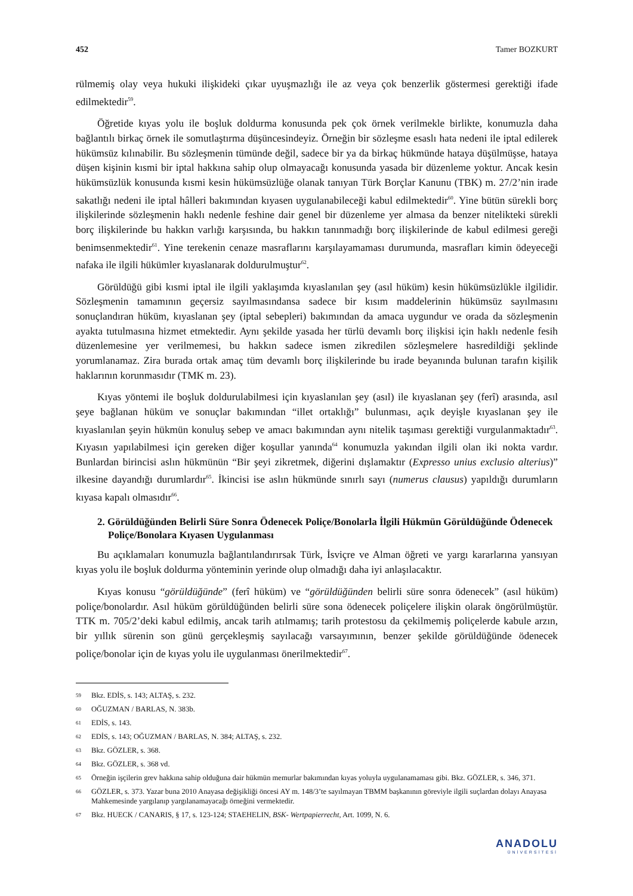452 Tamer BOZKURT
rülmemiş olay veya hukuki ilişkideki çıkar uyuşmazlığı ile az veya çok benzerlik göstermesi gerektiği ifade edilmektedir<sup>59</sup>.
Öğretide kıyas yolu ile boşluk doldurma konusunda pek çok örnek verilmekle birlikte, konumuzla daha bağlantılı birkaç örnek ile somutlaştırma düşüncesindeyiz. Örneğin bir sözleşme esaslı hata nedeni ile iptal edilerek hükümsüz kılınabilir. Bu sözleşmenin tümünde değil, sadece bir ya da birkaç hükmünde hataya düşülmüşse, hataya düşen kişinin kısmi bir iptal hakkına sahip olup olmayacağı konusunda yasada bir düzenleme yoktur. Ancak kesin hükümsüzlük konusunda kısmi kesin hükümsüzlüğe olanak tanıyan Türk Borçlar Kanunu (TBK) m. 27/2’nin irade sakatlığı nedeni ile iptal hâlleri bakımından kıyasen uygulanabileceği kabul edilmektedir<sup>60</sup>. Yine bütün sürekli borç ilişkilerinde sözleşmenin haklı nedenle feshine dair genel bir düzenleme yer almasa da benzer nitelikteki sürekli borç ilişkilerinde bu hakkın varlığı karşısında, bu hakkın tanınmadığı borç ilişkilerinde de kabul edilmesi gereği benimsenmektedir<sup>61</sup>. Yine terekenin cenaze masraflarını karşılayamaması durumunda, masrafları kimin ödeyeceği nafaka ile ilgili hükümler kıyaslanarak doldurulmuştur<sup>62</sup>.
Görüldüğü gibi kısmi iptal ile ilgili yaklaşımda kıyaslanılan şey (asıl hüküm) kesin hükümsüzlükle ilgilidir. Sözleşmenin tamamının geçersiz sayılmasındansa sadece bir kısım maddelerinin hükümsüz sayılmasını sonuçlandıran hüküm, kıyaslanan şey (iptal sebepleri) bakımından da amaca uygundur ve orada da sözleşmenin ayakta tutulmasına hizmet etmektedir. Aynı şekilde yasada her türlü devamlı borç ilişkisi için haklı nedenle fesih düzenlemesine yer verilmemesi, bu hakkın sadece ismen zikredilen sözleşmelere hasredildiği şeklinde yorumlanamaz. Zira burada ortak amaç tüm devamlı borç ilişkilerinde bu irade beyanında bulunan tarafın kişilik haklarının korunmasıdır (TMK m. 23).
Kıyas yöntemi ile boşluk doldurulabilmesi için kıyaslanılan şey (asıl) ile kıyaslanan şey (ferî) arasında, asıl şeye bağlanan hüküm ve sonuçlar bakımından “illet ortaklığı” bulunması, açık deyişle kıyaslanan şey ile kıyaslanılan şeyin hükmün konuluş sebep ve amacı bakımından aynı nitelik taşıması gerektiği vurgulanmaktadır<sup>63</sup>. Kıyasın yapılabilmesi için gereken diğer koşullar yanında<sup>64</sup> konumuzla yakından ilgili olan iki nokta vardır. Bunlardan birincisi aslın hükmünün “Bir şeyi zikretmek, diğerini dışlamaktır (Expresso unius exclusio alterius)” ilkesine dayandığı durumlardır<sup>65</sup>. İkincisi ise aslın hükmünde sınırlı sayı (numerus clausus) yapıldığı durumların kıyasa kapalı olmasıdır<sup>66</sup>.
2. Görüldüğünden Belirli Süre Sonra Ödenecek Poliçe/Bonolarla İlgili Hükmün Görüldüğünde Ödenecek Poliçe/Bonolara Kıyasen Uygulanması
Bu açıklamaları konumuzla bağlantılandırırsak Türk, İsviçre ve Alman öğreti ve yargı kararlarına yansıyan kıyas yolu ile boşluk doldurma yönteminin yerinde olup olmadığı daha iyi anlaşılacaktır.
Kıyas konusu “görüldüğünde” (ferî hüküm) ve “görüldüğünden belirli süre sonra ödenecek” (asıl hüküm) poliçe/bonolardır. Asıl hüküm görüldüğünden belirli süre sona ödenecek poliçelere ilişkin olarak öngörülmüştür. TTK m. 705/2’deki kabul edilmiş, ancak tarih atılmamış; tarih protestosu da çekilmemiş poliçelerde kabule arzın, bir yıllık sürenin son günü gerçekleşmiş sayılacağı varsayımının, benzer şekilde görüldüğünde ödenecek poliçe/bonolar için de kıyas yolu ile uygulanması önerilmektedir<sup>67</sup>.
59 Bkz. EDİS, s. 143; ALTAŞ, s. 232.
60 OĞUZMAN / BARLAS, N. 383b.
61 EDİS, s. 143.
62 EDİS, s. 143; OĞUZMAN / BARLAS, N. 384; ALTAŞ, s. 232.
63 Bkz. GÖZLER, s. 368.
64 Bkz. GÖZLER, s. 368 vd.
65 Örneğin işçilerin grev hakkına sahip olduğuna dair hükmün memurlar bakımından kıyas yoluyla uygulanamaması gibi. Bkz. GÖZLER, s. 346, 371.
66 GÖZLER, s. 373. Yazar buna 2010 Anayasa değişikliği öncesi AY m. 148/3’te sayılmayan TBMM başkanının göreviyle ilgili suçlardan dolayı Anayasa Mahkemesinde yargılanıp yargılanamayacağı örneğini vermektedir.
67 Bkz. HUECK / CANARIS, § 17, s. 123-124; STAEHELIN, BSK- Wertpapierrecht, Art. 1099, N. 6.
ANADOLU
ÜNİVERSİTESİ